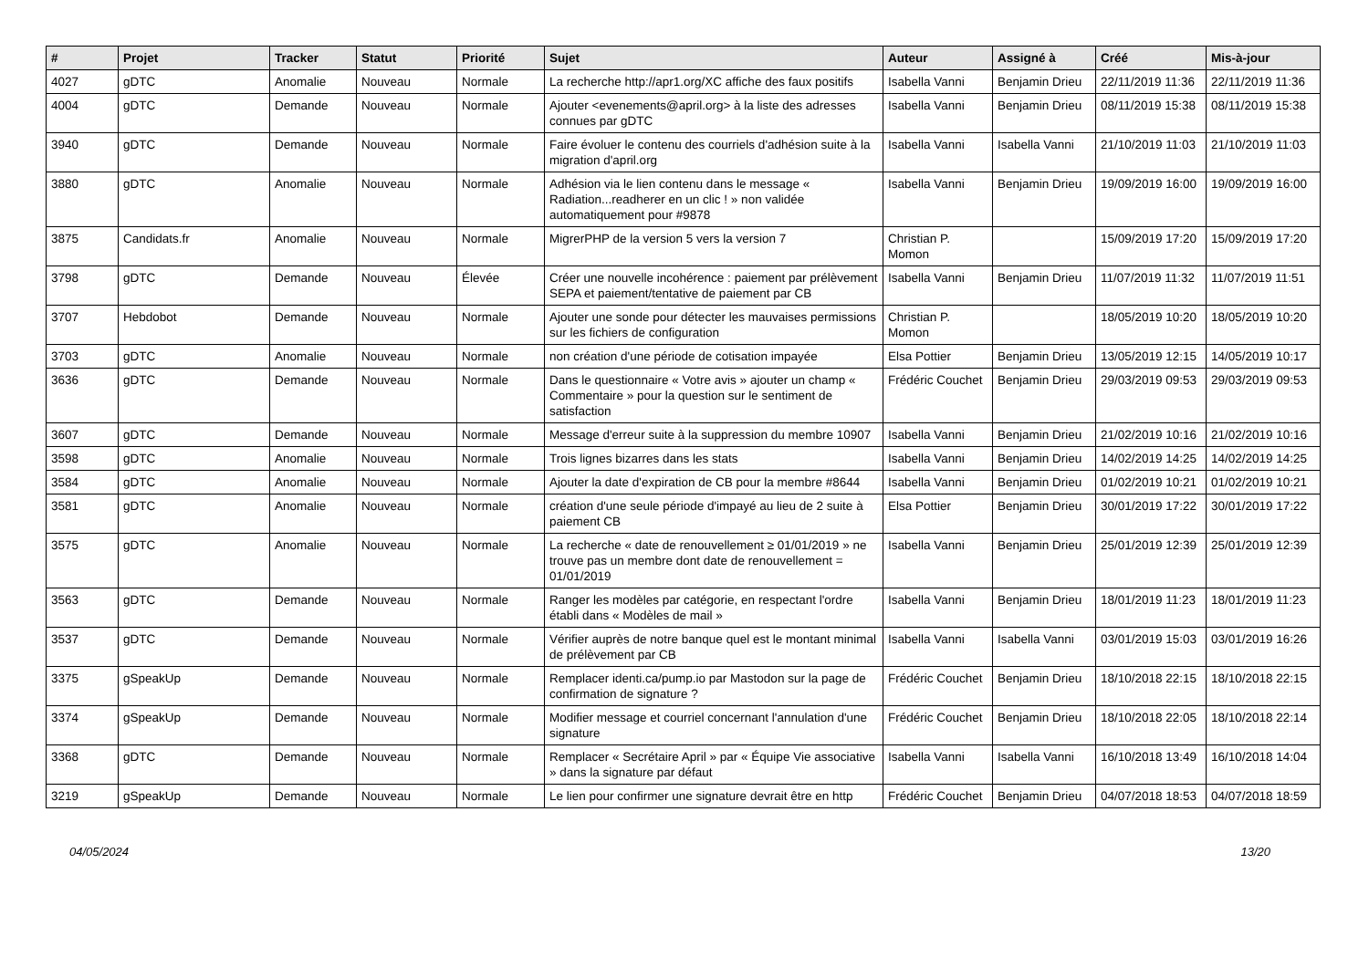| # | Projet | Tracker | Statut | Priorité | Sujet | Auteur | Assigné à | Créé | Mis-à-jour |
| --- | --- | --- | --- | --- | --- | --- | --- | --- | --- |
| 4027 | gDTC | Anomalie | Nouveau | Normale | La recherche http://apr1.org/XC affiche des faux positifs | Isabella Vanni | Benjamin Drieu | 22/11/2019 11:36 | 22/11/2019 11:36 |
| 4004 | gDTC | Demande | Nouveau | Normale | Ajouter <evenements@april.org> à la liste des adresses connues par gDTC | Isabella Vanni | Benjamin Drieu | 08/11/2019 15:38 | 08/11/2019 15:38 |
| 3940 | gDTC | Demande | Nouveau | Normale | Faire évoluer le contenu des courriels d'adhésion suite à la migration d'april.org | Isabella Vanni | Isabella Vanni | 21/10/2019 11:03 | 21/10/2019 11:03 |
| 3880 | gDTC | Anomalie | Nouveau | Normale | Adhésion via le lien contenu dans le message « Radiation...readherer en un clic ! » non validée automatiquement pour #9878 | Isabella Vanni | Benjamin Drieu | 19/09/2019 16:00 | 19/09/2019 16:00 |
| 3875 | Candidats.fr | Anomalie | Nouveau | Normale | MigrerPHP de la version 5 vers la version 7 | Christian P. Momon | | 15/09/2019 17:20 | 15/09/2019 17:20 |
| 3798 | gDTC | Demande | Nouveau | Élevée | Créer une nouvelle incohérence : paiement par prélèvement SEPA et paiement/tentative de paiement par CB | Isabella Vanni | Benjamin Drieu | 11/07/2019 11:32 | 11/07/2019 11:51 |
| 3707 | Hebdobot | Demande | Nouveau | Normale | Ajouter une sonde pour détecter les mauvaises permissions sur les fichiers de configuration | Christian P. Momon | | 18/05/2019 10:20 | 18/05/2019 10:20 |
| 3703 | gDTC | Anomalie | Nouveau | Normale | non création d'une période de cotisation impayée | Elsa Pottier | Benjamin Drieu | 13/05/2019 12:15 | 14/05/2019 10:17 |
| 3636 | gDTC | Demande | Nouveau | Normale | Dans le questionnaire « Votre avis » ajouter un champ « Commentaire » pour la question sur le sentiment de satisfaction | Frédéric Couchet | Benjamin Drieu | 29/03/2019 09:53 | 29/03/2019 09:53 |
| 3607 | gDTC | Demande | Nouveau | Normale | Message d'erreur suite à la suppression du membre 10907 | Isabella Vanni | Benjamin Drieu | 21/02/2019 10:16 | 21/02/2019 10:16 |
| 3598 | gDTC | Anomalie | Nouveau | Normale | Trois lignes bizarres dans les stats | Isabella Vanni | Benjamin Drieu | 14/02/2019 14:25 | 14/02/2019 14:25 |
| 3584 | gDTC | Anomalie | Nouveau | Normale | Ajouter la date d'expiration de CB pour la membre #8644 | Isabella Vanni | Benjamin Drieu | 01/02/2019 10:21 | 01/02/2019 10:21 |
| 3581 | gDTC | Anomalie | Nouveau | Normale | création d'une seule période d'impayé au lieu de 2 suite à paiement CB | Elsa Pottier | Benjamin Drieu | 30/01/2019 17:22 | 30/01/2019 17:22 |
| 3575 | gDTC | Anomalie | Nouveau | Normale | La recherche « date de renouvellement ≥ 01/01/2019 » ne trouve pas un membre dont date de renouvellement = 01/01/2019 | Isabella Vanni | Benjamin Drieu | 25/01/2019 12:39 | 25/01/2019 12:39 |
| 3563 | gDTC | Demande | Nouveau | Normale | Ranger les modèles par catégorie, en respectant l'ordre établi dans « Modèles de mail » | Isabella Vanni | Benjamin Drieu | 18/01/2019 11:23 | 18/01/2019 11:23 |
| 3537 | gDTC | Demande | Nouveau | Normale | Vérifier auprès de notre banque quel est le montant minimal de prélèvement par CB | Isabella Vanni | Isabella Vanni | 03/01/2019 15:03 | 03/01/2019 16:26 |
| 3375 | gSpeakUp | Demande | Nouveau | Normale | Remplacer identi.ca/pump.io par Mastodon sur la page de confirmation de signature ? | Frédéric Couchet | Benjamin Drieu | 18/10/2018 22:15 | 18/10/2018 22:15 |
| 3374 | gSpeakUp | Demande | Nouveau | Normale | Modifier message et courriel concernant l'annulation d'une signature | Frédéric Couchet | Benjamin Drieu | 18/10/2018 22:05 | 18/10/2018 22:14 |
| 3368 | gDTC | Demande | Nouveau | Normale | Remplacer « Secrétaire April » par « Équipe Vie associative » dans la signature par défaut | Isabella Vanni | Isabella Vanni | 16/10/2018 13:49 | 16/10/2018 14:04 |
| 3219 | gSpeakUp | Demande | Nouveau | Normale | Le lien pour confirmer une signature devrait être en http | Frédéric Couchet | Benjamin Drieu | 04/07/2018 18:53 | 04/07/2018 18:59 |
04/05/2024 13/20